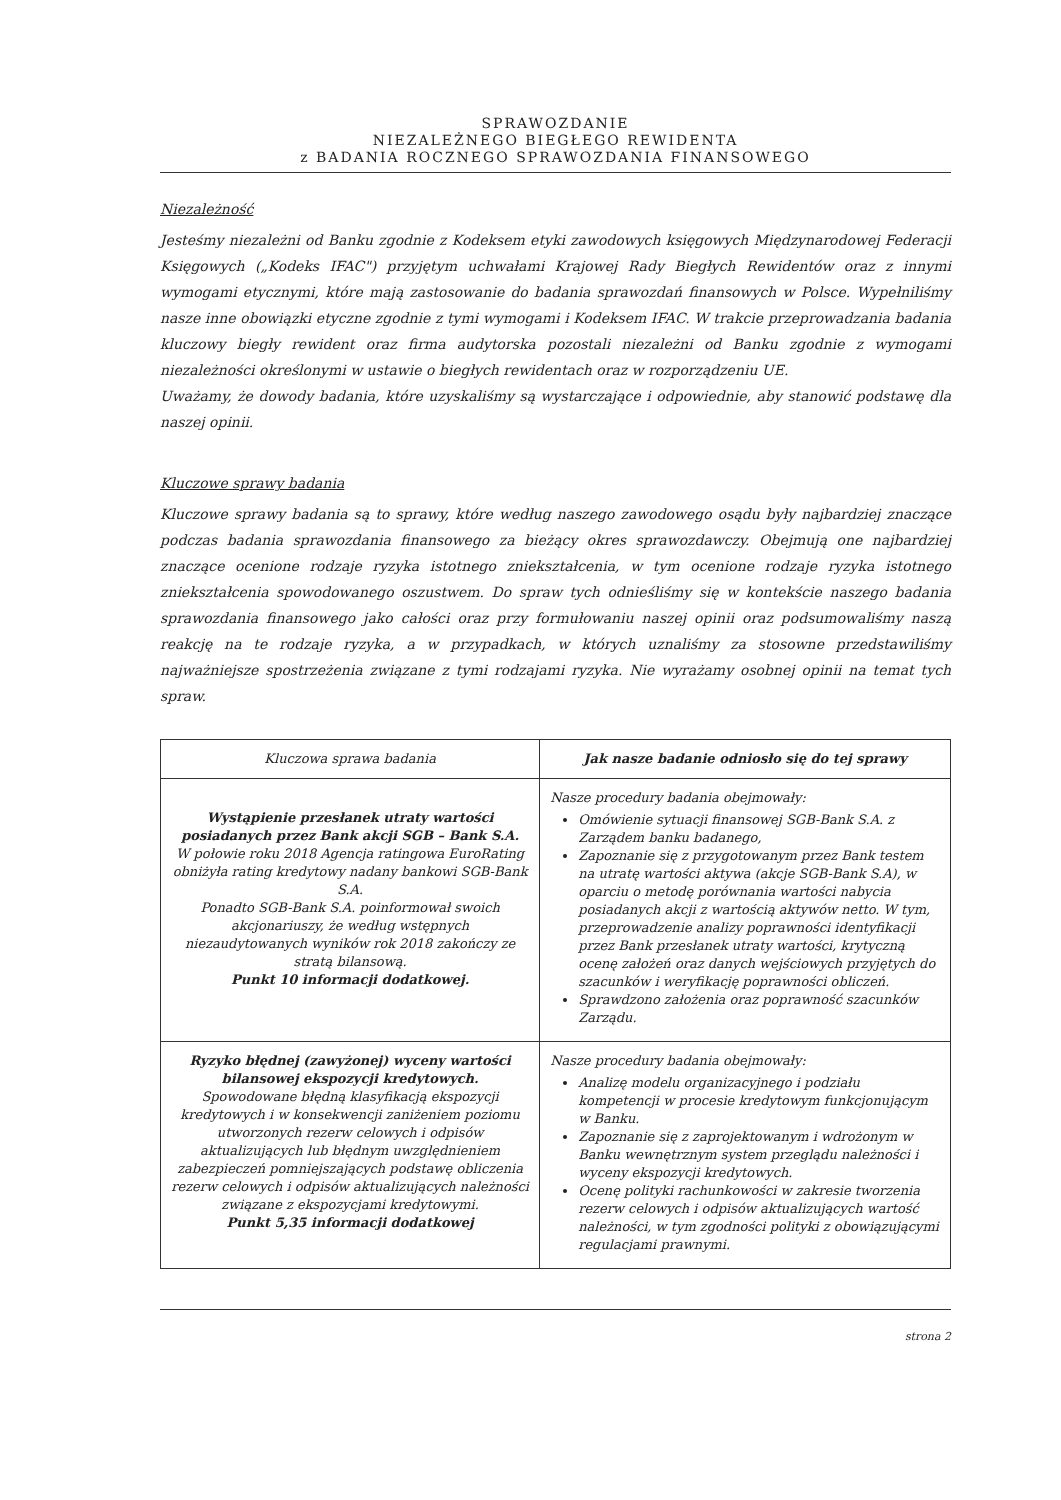SPRAWOZDANIE
NIEZALEŻNEGO BIEGŁEGO REWIDENTA
z BADANIA ROCZNEGO SPRAWOZDANIA FINANSOWEGO
Niezależność
Jesteśmy niezależni od Banku zgodnie z Kodeksem etyki zawodowych księgowych Międzynarodowej Federacji Księgowych („Kodeks IFAC") przyjętym uchwałami Krajowej Rady Biegłych Rewidentów oraz z innymi wymogami etycznymi, które mają zastosowanie do badania sprawozdań finansowych w Polsce. Wypełniliśmy nasze inne obowiązki etyczne zgodnie z tymi wymogami i Kodeksem IFAC. W trakcie przeprowadzania badania kluczowy biegły rewident oraz firma audytorska pozostali niezależni od Banku zgodnie z wymogami niezależności określonymi w ustawie o biegłych rewidentach oraz w rozporządzeniu UE.
Uważamy, że dowody badania, które uzyskaliśmy są wystarczające i odpowiednie, aby stanowić podstawę dla naszej opinii.
Kluczowe sprawy badania
Kluczowe sprawy badania są to sprawy, które według naszego zawodowego osądu były najbardziej znaczące podczas badania sprawozdania finansowego za bieżący okres sprawozdawczy. Obejmują one najbardziej znaczące ocenione rodzaje ryzyka istotnego zniekształcenia, w tym ocenione rodzaje ryzyka istotnego zniekształcenia spowodowanego oszustwem. Do spraw tych odnieśliśmy się w kontekście naszego badania sprawozdania finansowego jako całości oraz przy formułowaniu naszej opinii oraz podsumowaliśmy naszą reakcję na te rodzaje ryzyka, a w przypadkach, w których uznaliśmy za stosowne przedstawiliśmy najważniejsze spostrzeżenia związane z tymi rodzajami ryzyka. Nie wyrażamy osobnej opinii na temat tych spraw.
| Kluczowa sprawa badania | Jak nasze badanie odniosło się do tej sprawy |
| --- | --- |
| Wystąpienie przesłanek utraty wartości posiadanych przez Bank akcji SGB – Bank S.A. W połowie roku 2018 Agencja ratingowa EuroRating obniżyła rating kredytowy nadany bankowi SGB-Bank S.A. Ponadto SGB-Bank S.A. poinformował swoich akcjonariuszy, że według wstępnych niezaudytowanych wyników rok 2018 zakończy ze stratą bilansową. Punkt 10 informacji dodatkowej. | Nasze procedury badania obejmowały: Omówienie sytuacji finansowej SGB-Bank S.A. z Zarządem banku badanego, Zapoznanie się z przygotowanym przez Bank testem na utratę wartości aktywa (akcje SGB-Bank S.A), w oparciu o metodę porównania wartości nabycia posiadanych akcji z wartością aktywów netto. W tym, przeprowadzenie analizy poprawności identyfikacji przez Bank przesłanek utraty wartości, krytyczną ocenę założeń oraz danych wejściowych przyjętych do szacunków i weryfikację poprawności obliczeń. Sprawdzono założenia oraz poprawność szacunków Zarządu. |
| Ryzyko błędnej (zawyżonej) wyceny wartości bilansowej ekspozycji kredytowych. Spowodowane błędną klasyfikacją ekspozycji kredytowych i w konsekwencji zaniżeniem poziomu utworzonych rezerw celowych i odpisów aktualizujących lub błędnym uwzględnieniem zabezpieczeń pomniejszających podstawę obliczenia rezerw celowych i odpisów aktualizujących należności związane z ekspozycjami kredytowymi. Punkt 5,35 informacji dodatkowej | Nasze procedury badania obejmowały: Analizę modelu organizacyjnego i podziału kompetencji w procesie kredytowym funkcjonującym w Banku. Zapoznanie się z zaprojektowanym i wdrożonym w Banku wewnętrznym system przeglądu należności i wyceny ekspozycji kredytowych. Ocenę polityki rachunkowości w zakresie tworzenia rezerw celowych i odpisów aktualizujących wartość należności, w tym zgodności polityki z obowiązującymi regulacjami prawnymi. |
strona 2